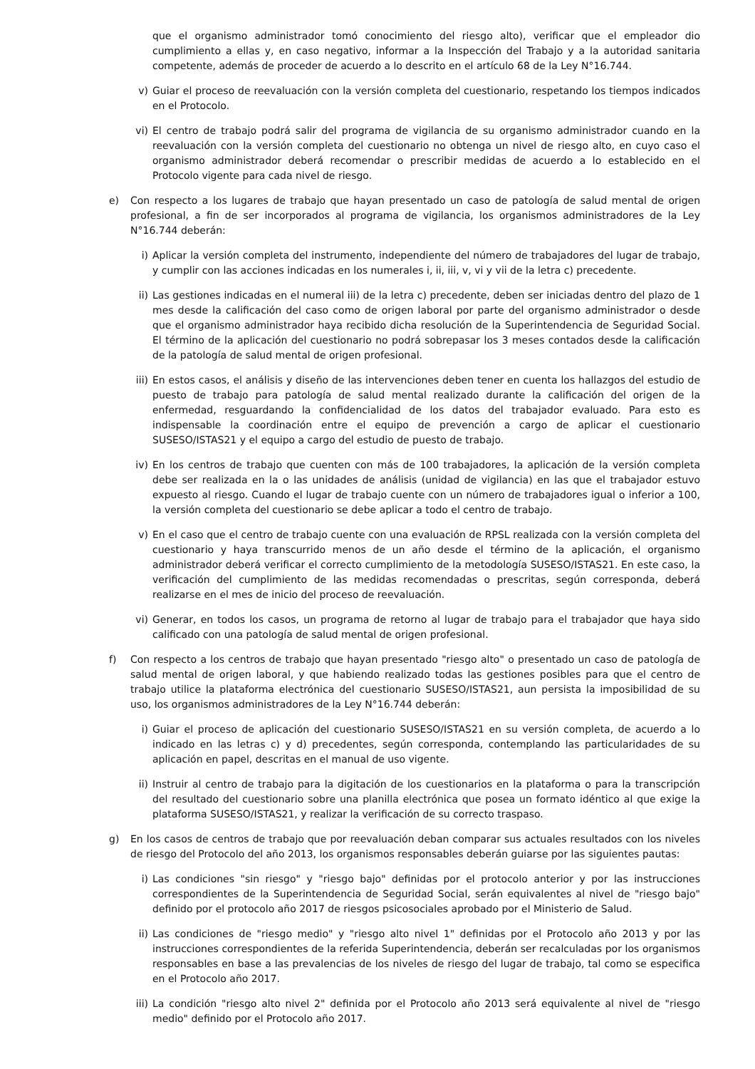que el organismo administrador tomó conocimiento del riesgo alto), verificar que el empleador dio cumplimiento a ellas y, en caso negativo, informar a la Inspección del Trabajo y a la autoridad sanitaria competente, además de proceder de acuerdo a lo descrito en el artículo 68 de la Ley N°16.744.
v) Guiar el proceso de reevaluación con la versión completa del cuestionario, respetando los tiempos indicados en el Protocolo.
vi) El centro de trabajo podrá salir del programa de vigilancia de su organismo administrador cuando en la reevaluación con la versión completa del cuestionario no obtenga un nivel de riesgo alto, en cuyo caso el organismo administrador deberá recomendar o prescribir medidas de acuerdo a lo establecido en el Protocolo vigente para cada nivel de riesgo.
e) Con respecto a los lugares de trabajo que hayan presentado un caso de patología de salud mental de origen profesional, a fin de ser incorporados al programa de vigilancia, los organismos administradores de la Ley N°16.744 deberán:
i) Aplicar la versión completa del instrumento, independiente del número de trabajadores del lugar de trabajo, y cumplir con las acciones indicadas en los numerales i, ii, iii, v, vi y vii de la letra c) precedente.
ii) Las gestiones indicadas en el numeral iii) de la letra c) precedente, deben ser iniciadas dentro del plazo de 1 mes desde la calificación del caso como de origen laboral por parte del organismo administrador o desde que el organismo administrador haya recibido dicha resolución de la Superintendencia de Seguridad Social. El término de la aplicación del cuestionario no podrá sobrepasar los 3 meses contados desde la calificación de la patología de salud mental de origen profesional.
iii) En estos casos, el análisis y diseño de las intervenciones deben tener en cuenta los hallazgos del estudio de puesto de trabajo para patología de salud mental realizado durante la calificación del origen de la enfermedad, resguardando la confidencialidad de los datos del trabajador evaluado. Para esto es indispensable la coordinación entre el equipo de prevención a cargo de aplicar el cuestionario SUSESO/ISTAS21 y el equipo a cargo del estudio de puesto de trabajo.
iv) En los centros de trabajo que cuenten con más de 100 trabajadores, la aplicación de la versión completa debe ser realizada en la o las unidades de análisis (unidad de vigilancia) en las que el trabajador estuvo expuesto al riesgo. Cuando el lugar de trabajo cuente con un número de trabajadores igual o inferior a 100, la versión completa del cuestionario se debe aplicar a todo el centro de trabajo.
v) En el caso que el centro de trabajo cuente con una evaluación de RPSL realizada con la versión completa del cuestionario y haya transcurrido menos de un año desde el término de la aplicación, el organismo administrador deberá verificar el correcto cumplimiento de la metodología SUSESO/ISTAS21. En este caso, la verificación del cumplimiento de las medidas recomendadas o prescritas, según corresponda, deberá realizarse en el mes de inicio del proceso de reevaluación.
vi) Generar, en todos los casos, un programa de retorno al lugar de trabajo para el trabajador que haya sido calificado con una patología de salud mental de origen profesional.
f) Con respecto a los centros de trabajo que hayan presentado "riesgo alto" o presentado un caso de patología de salud mental de origen laboral, y que habiendo realizado todas las gestiones posibles para que el centro de trabajo utilice la plataforma electrónica del cuestionario SUSESO/ISTAS21, aun persista la imposibilidad de su uso, los organismos administradores de la Ley N°16.744 deberán:
i) Guiar el proceso de aplicación del cuestionario SUSESO/ISTAS21 en su versión completa, de acuerdo a lo indicado en las letras c) y d) precedentes, según corresponda, contemplando las particularidades de su aplicación en papel, descritas en el manual de uso vigente.
ii) Instruir al centro de trabajo para la digitación de los cuestionarios en la plataforma o para la transcripción del resultado del cuestionario sobre una planilla electrónica que posea un formato idéntico al que exige la plataforma SUSESO/ISTAS21, y realizar la verificación de su correcto traspaso.
g) En los casos de centros de trabajo que por reevaluación deban comparar sus actuales resultados con los niveles de riesgo del Protocolo del año 2013, los organismos responsables deberán guiarse por las siguientes pautas:
i) Las condiciones "sin riesgo" y "riesgo bajo" definidas por el protocolo anterior y por las instrucciones correspondientes de la Superintendencia de Seguridad Social, serán equivalentes al nivel de "riesgo bajo" definido por el protocolo año 2017 de riesgos psicosociales aprobado por el Ministerio de Salud.
ii) Las condiciones de "riesgo medio" y "riesgo alto nivel 1" definidas por el Protocolo año 2013 y por las instrucciones correspondientes de la referida Superintendencia, deberán ser recalculadas por los organismos responsables en base a las prevalencias de los niveles de riesgo del lugar de trabajo, tal como se especifica en el Protocolo año 2017.
iii) La condición "riesgo alto nivel 2" definida por el Protocolo año 2013 será equivalente al nivel de "riesgo medio" definido por el Protocolo año 2017.